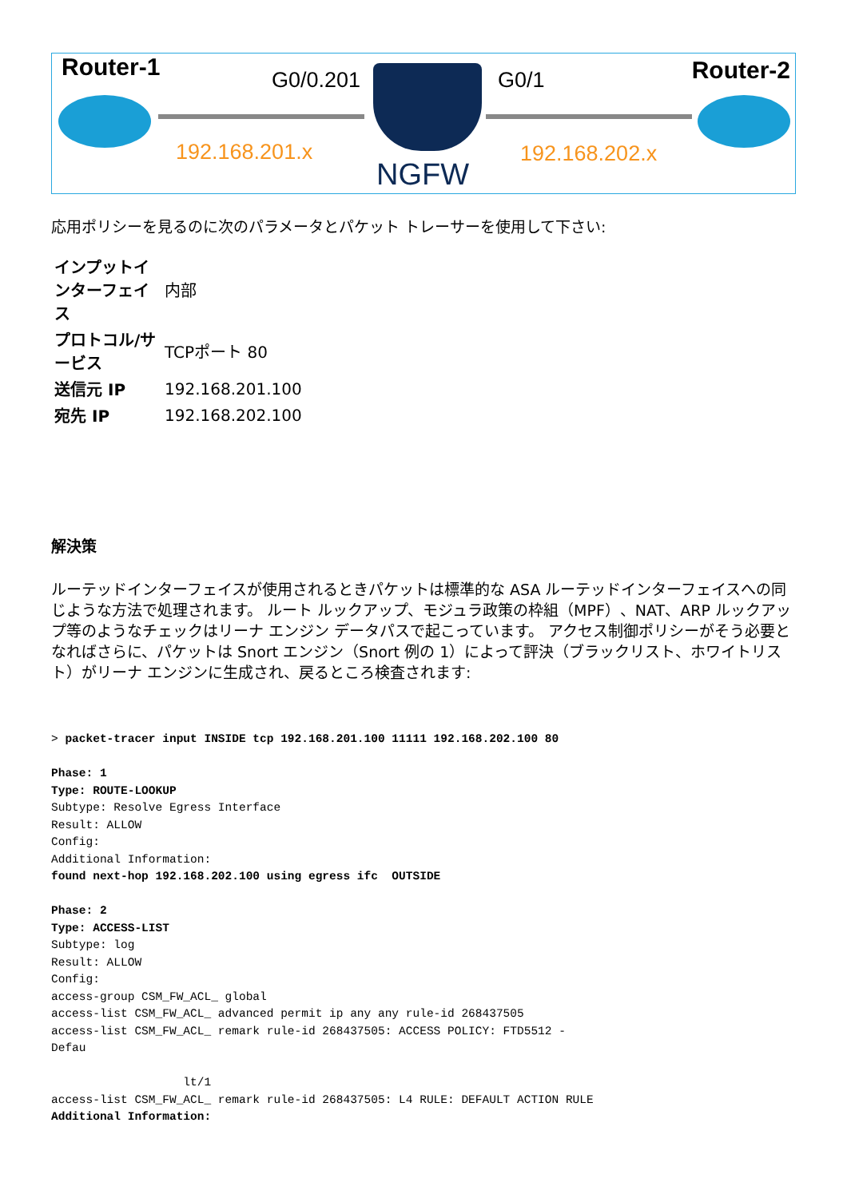Router-1 Router-2 G0/0.201 G0/1
NGFW
192.168.201.x 192.168.202.x
応用ポリシーを見るのに次のパラメータとパケット トレーサーを使用して下さい:
| インプットインターフェイス | 内部 |
| プロトコル/サービス | TCPポート 80 |
| 送信元 IP | 192.168.201.100 |
| 宛先 IP | 192.168.202.100 |
解決策
ルーテッドインターフェイスが使用されるときパケットは標準的な ASA ルーテッドインターフェイスへの同じような方法で処理されます。 ルート ルックアップ、モジュラ政策の枠組（MPF）、NAT、ARP ルックアップ等のようなチェックはリーナ エンジン データパスで起こっています。 アクセス制御ポリシーがそう必要となればさらに、パケットは Snort エンジン（Snort 例の 1）によって評決（ブラックリスト、ホワイトリスト）がリーナ エンジンに生成され、戻るところ検査されます:
> packet-tracer input INSIDE tcp 192.168.201.100 11111 192.168.202.100 80

Phase: 1
Type: ROUTE-LOOKUP
Subtype: Resolve Egress Interface
Result: ALLOW
Config:
Additional Information:
found next-hop 192.168.202.100 using egress ifc  OUTSIDE

Phase: 2
Type: ACCESS-LIST
Subtype: log
Result: ALLOW
Config:
access-group CSM_FW_ACL_ global
access-list CSM_FW_ACL_ advanced permit ip any any rule-id 268437505
access-list CSM_FW_ACL_ remark rule-id 268437505: ACCESS POLICY: FTD5512 -
Defau

                   lt/1
access-list CSM_FW_ACL_ remark rule-id 268437505: L4 RULE: DEFAULT ACTION RULE
Additional Information: